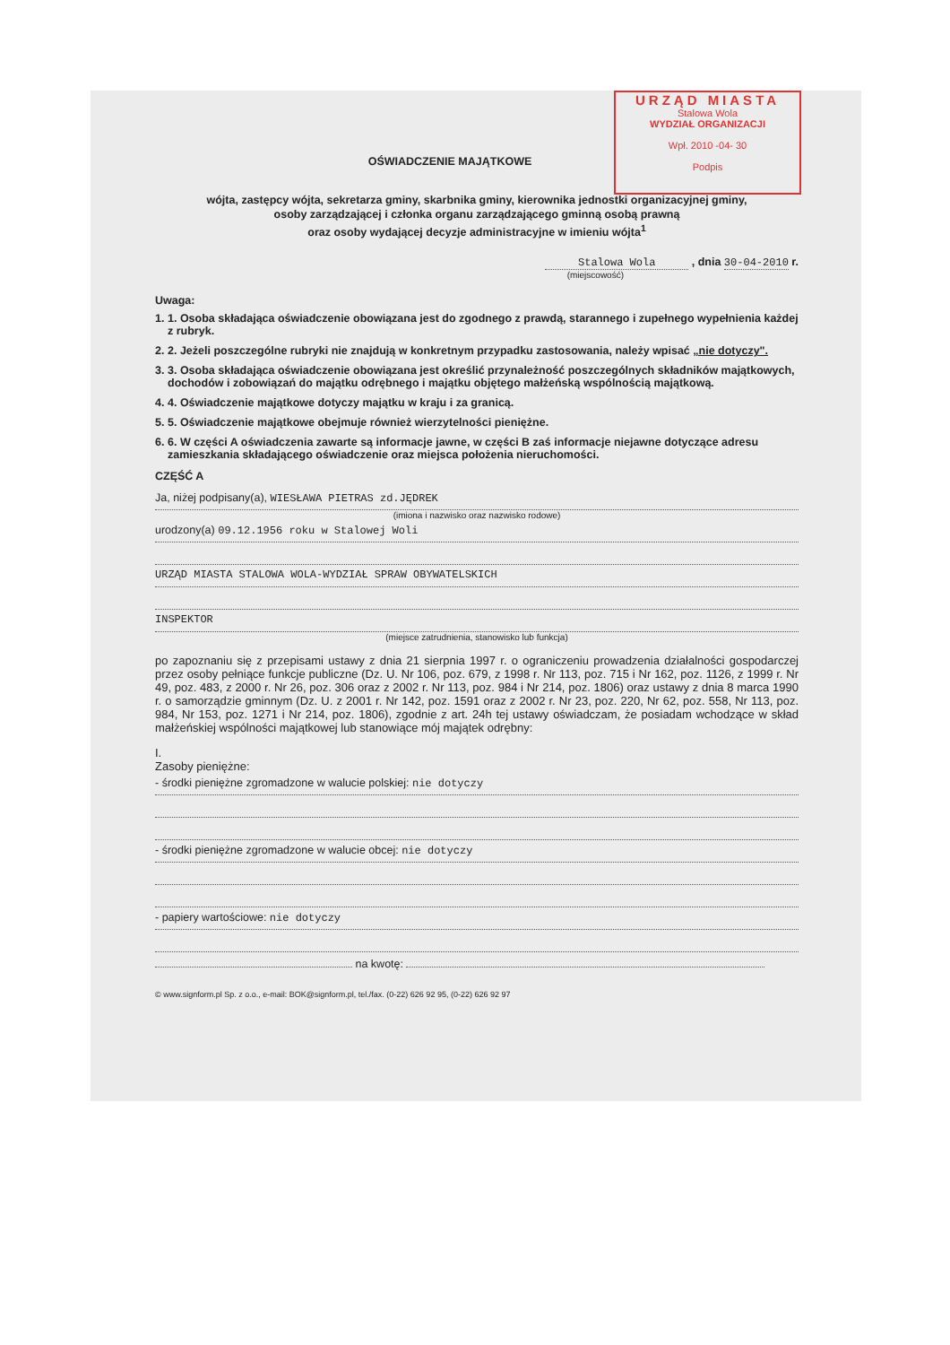URZĄD MIASTA
Stalowa Wola
WYDZIAŁ ORGANIZACJI
Wpł. 2010 -04- 30
Podpis
OŚWIADCZENIE MAJĄTKOWE
wójta, zastępcy wójta, sekretarza gminy, skarbnika gminy, kierownika jednostki organizacyjnej gminy,
osoby zarządzającej i członka organu zarządzającego gminną osobą prawną
oraz osoby wydającej decyzje administracyjne w imieniu wójta<sup>1</sup>
Stalowa Wola , dnia 30-04-2010 r.
(miejscowość)
Uwaga:
1. 1. Osoba składająca oświadczenie obowiązana jest do zgodnego z prawdą, starannego i zupełnego wypełnienia każdej z rubryk.
2. 2. Jeżeli poszczególne rubryki nie znajdują w konkretnym przypadku zastosowania, należy wpisać „nie dotyczy".
3. 3. Osoba składająca oświadczenie obowiązana jest określić przynależność poszczególnych składników majątkowych, dochodów i zobowiązań do majątku odrębnego i majątku objętego małżeńską wspólnością majątkową.
4. 4. Oświadczenie majątkowe dotyczy majątku w kraju i za granicą.
5. 5. Oświadczenie majątkowe obejmuje również wierzytelności pieniężne.
6. 6. W części A oświadczenia zawarte są informacje jawne, w części B zaś informacje niejawne dotyczące adresu zamieszkania składającego oświadczenie oraz miejsca położenia nieruchomości.
CZĘŚĆ A
Ja, niżej podpisany(a), WIESŁAWA PIETRAS zd.JĘDREK
(imiona i nazwisko oraz nazwisko rodowe)
urodzony(a) 09.12.1956 roku w Stalowej Woli
URZĄD MIASTA STALOWA WOLA-WYDZIAŁ SPRAW OBYWATELSKICH
INSPEKTOR
(miejsce zatrudnienia, stanowisko lub funkcja)
po zapoznaniu się z przepisami ustawy z dnia 21 sierpnia 1997 r. o ograniczeniu prowadzenia działalności gospodarczej przez osoby pełniące funkcje publiczne (Dz. U. Nr 106, poz. 679, z 1998 r. Nr 113, poz. 715 i Nr 162, poz. 1126, z 1999 r. Nr 49, poz. 483, z 2000 r. Nr 26, poz. 306 oraz z 2002 r. Nr 113, poz. 984 i Nr 214, poz. 1806) oraz ustawy z dnia 8 marca 1990 r. o samorządzie gminnym (Dz. U. z 2001 r. Nr 142, poz. 1591 oraz z 2002 r. Nr 23, poz. 220, Nr 62, poz. 558, Nr 113, poz. 984, Nr 153, poz. 1271 i Nr 214, poz. 1806), zgodnie z art. 24h tej ustawy oświadczam, że posiadam wchodzące w skład małżeńskiej wspólności majątkowej lub stanowiące mój majątek odrębny:
I.
Zasoby pieniężne:
- środki pieniężne zgromadzone w walucie polskiej: nie dotyczy
- środki pieniężne zgromadzone w walucie obcej: nie dotyczy
- papiery wartościowe: nie dotyczy
na kwotę:
© www.signform.pl Sp. z o.o., e-mail: BOK@signform.pl, tel./fax. (0-22) 626 92 95, (0-22) 626 92 97